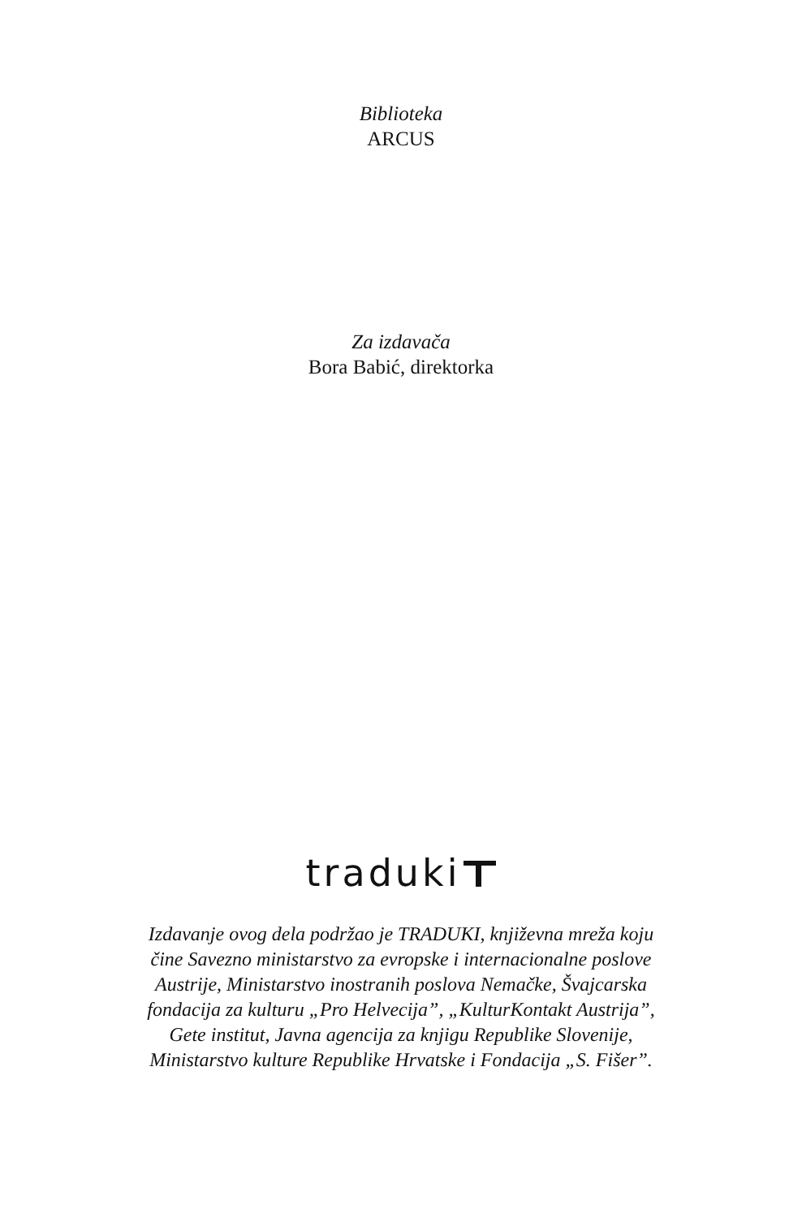Biblioteka
ARCUS
Za izdavača
Bora Babić, direktorka
traduki
Izdavanje ovog dela podržao je TRADUKI, književna mreža koju
čine Savezno ministarstvo za evropske i internacionalne poslove
Austrije, Ministarstvo inostranih poslova Nemačke, Švajcarska
fondacija za kulturu „Pro Helvecija”, „KulturKontakt Austrija”,
Gete institut, Javna agencija za knjigu Republike Slovenije,
Ministarstvo kulture Republike Hrvatske i Fondacija „S. Fišer”.